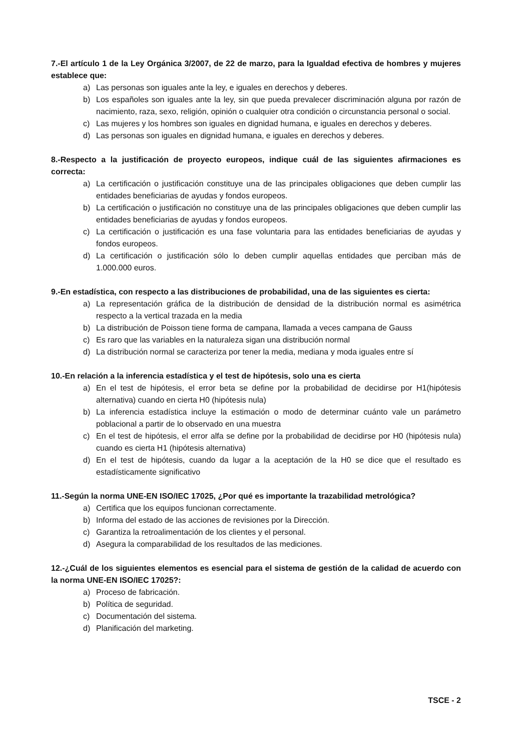7.-El artículo 1 de la Ley Orgánica 3/2007, de 22 de marzo, para la Igualdad efectiva de hombres y mujeres establece que:
a) Las personas son iguales ante la ley, e iguales en derechos y deberes.
b) Los españoles son iguales ante la ley, sin que pueda prevalecer discriminación alguna por razón de nacimiento, raza, sexo, religión, opinión o cualquier otra condición o circunstancia personal o social.
c) Las mujeres y los hombres son iguales en dignidad humana, e iguales en derechos y deberes.
d) Las personas son iguales en dignidad humana, e iguales en derechos y deberes.
8.-Respecto a la justificación de proyecto europeos, indique cuál de las siguientes afirmaciones es correcta:
a) La certificación o justificación constituye una de las principales obligaciones que deben cumplir las entidades beneficiarias de ayudas y fondos europeos.
b) La certificación o justificación no constituye una de las principales obligaciones que deben cumplir las entidades beneficiarias de ayudas y fondos europeos.
c) La certificación o justificación es una fase voluntaria para las entidades beneficiarias de ayudas y fondos europeos.
d) La certificación o justificación sólo lo deben cumplir aquellas entidades que perciban más de 1.000.000 euros.
9.-En estadística, con respecto a las distribuciones de probabilidad, una de las siguientes es cierta:
a) La representación gráfica de la distribución de densidad de la distribución normal es asimétrica respecto a la vertical trazada en la media
b) La distribución de Poisson tiene forma de campana, llamada a veces campana de Gauss
c) Es raro que las variables en la naturaleza sigan una distribución normal
d) La distribución normal se caracteriza por tener la media, mediana y moda iguales entre sí
10.-En relación a la inferencia estadística y el test de hipótesis, solo una es cierta
a) En el test de hipótesis, el error beta se define por la probabilidad de decidirse por H1(hipótesis alternativa) cuando en cierta H0 (hipótesis nula)
b) La inferencia estadística incluye la estimación o modo de determinar cuánto vale un parámetro poblacional a partir de lo observado en una muestra
c) En el test de hipótesis, el error alfa se define por la probabilidad de decidirse por H0 (hipótesis nula) cuando es cierta H1 (hipótesis alternativa)
d) En el test de hipótesis, cuando da lugar a la aceptación de la H0 se dice que el resultado es estadísticamente significativo
11.-Según la norma UNE-EN ISO/IEC 17025, ¿Por qué es importante la trazabilidad metrológica?
a) Certifica que los equipos funcionan correctamente.
b) Informa del estado de las acciones de revisiones por la Dirección.
c) Garantiza la retroalimentación de los clientes y el personal.
d) Asegura la comparabilidad de los resultados de las mediciones.
12.-¿Cuál de los siguientes elementos es esencial para el sistema de gestión de la calidad de acuerdo con la norma UNE-EN ISO/IEC 17025?:
a) Proceso de fabricación.
b) Política de seguridad.
c) Documentación del sistema.
d) Planificación del marketing.
TSCE - 2